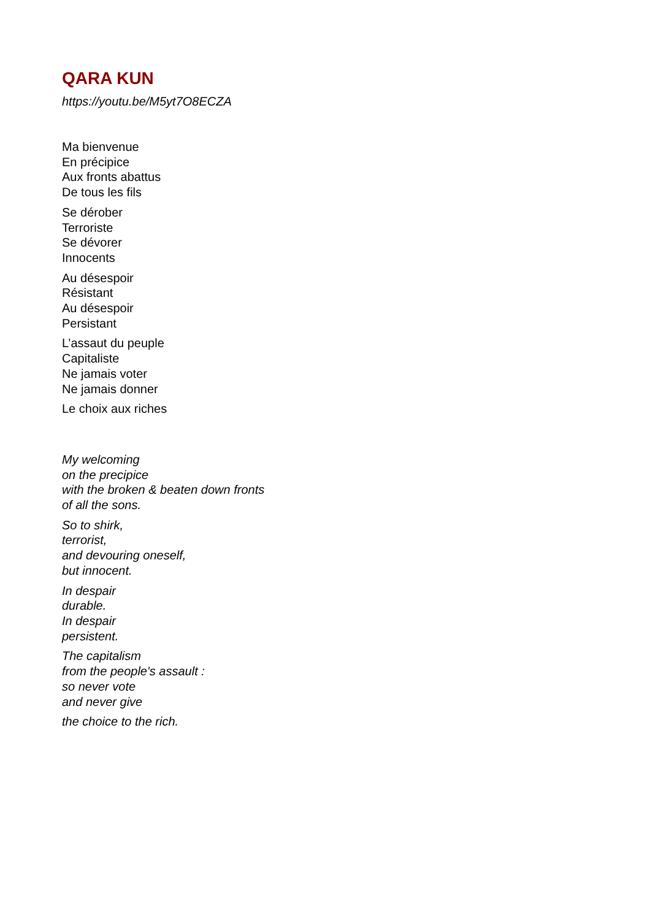QARA KUN
https://youtu.be/M5yt7O8ECZA
Ma bienvenue
En précipice
Aux fronts abattus
De tous les fils
Se dérober
Terroriste
Se dévorer
Innocents
Au désespoir
Résistant
Au désespoir
Persistant
L’assaut du peuple
Capitaliste
Ne jamais voter
Ne jamais donner
Le choix aux riches
My welcoming
on the precipice
with the broken & beaten down fronts
of all the sons.
So to shirk,
terrorist,
and devouring oneself,
but innocent.
In despair
durable.
In despair
persistent.
The capitalism
from the people's assault :
so never vote
and never give
the choice to the rich.